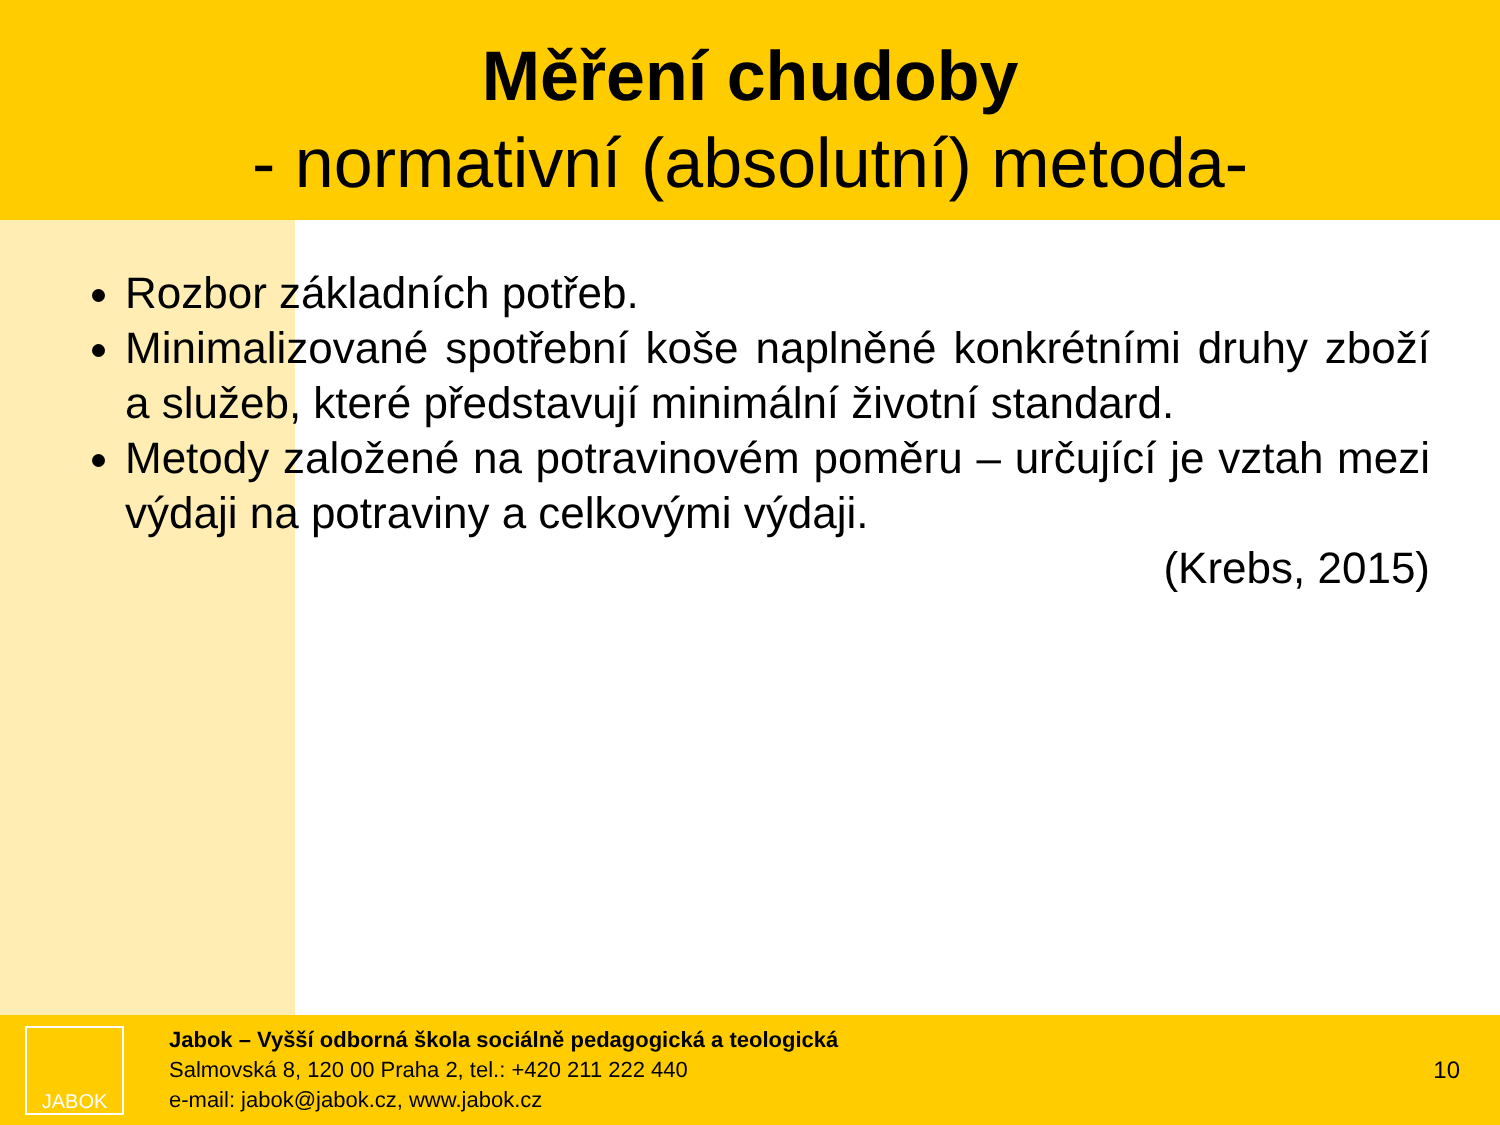Měření chudoby
- normativní (absolutní) metoda-
Rozbor základních potřeb.
Minimalizované spotřební koše naplněné konkrétními druhy zboží a služeb, které představují minimální životní standard.
Metody založené na potravinovém poměru – určující je vztah mezi výdaji na potraviny a celkovými výdaji.
(Krebs, 2015)
JABOK
Jabok – Vyšší odborná škola sociálně pedagogická a teologická
Salmovská 8, 120 00 Praha 2, tel.: +420 211 222 440
e-mail: jabok@jabok.cz, www.jabok.cz
10